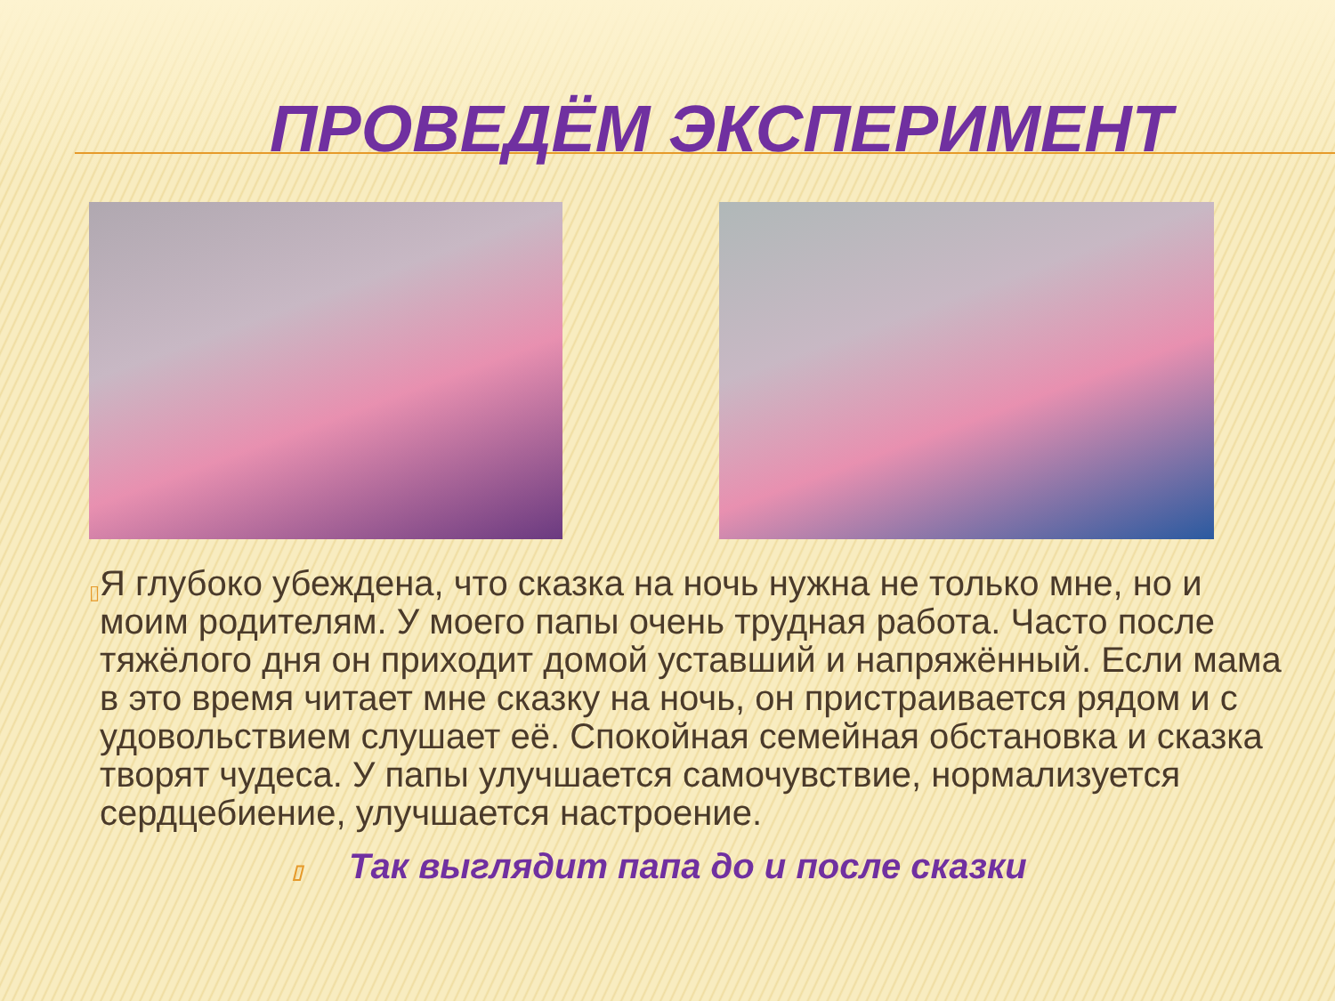ПРОВЕДЁМ ЭКСПЕРИМЕНТ
▯
Я глубоко убеждена, что сказка на ночь нужна не только мне, но и моим родителям. У моего папы очень трудная работа. Часто после тяжёлого дня он приходит домой уставший и напряжённый. Если мама в это время читает мне сказку на ночь, он пристраивается рядом и с удовольствием слушает её. Спокойная семейная обстановка и сказка творят чудеса. У папы улучшается самочувствие, нормализуется сердцебиение, улучшается настроение.
▯ Так выглядит папа до и после сказки